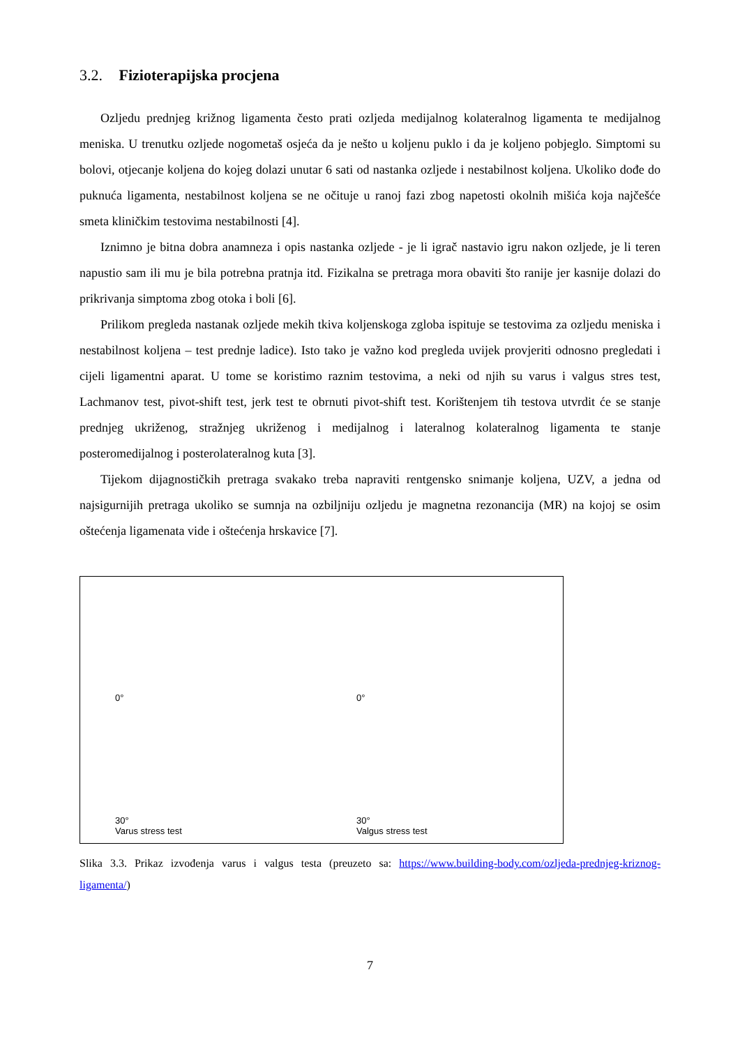3.2. Fizioterapijska procjena
Ozljedu prednjeg križnog ligamenta često prati ozljeda medijalnog kolateralnog ligamenta te medijalnog meniska. U trenutku ozljede nogometaš osjeća da je nešto u koljenu puklo i da je koljeno pobjeglo. Simptomi su bolovi, otjecanje koljena do kojeg dolazi unutar 6 sati od nastanka ozljede i nestabilnost koljena. Ukoliko dođe do puknuća ligamenta, nestabilnost koljena se ne očituje u ranoj fazi zbog napetosti okolnih mišića koja najčešće smeta kliničkim testovima nestabilnosti [4].
Iznimno je bitna dobra anamneza i opis nastanka ozljede - je li igrač nastavio igru nakon ozljede, je li teren napustio sam ili mu je bila potrebna pratnja itd. Fizikalna se pretraga mora obaviti što ranije jer kasnije dolazi do prikrivanja simptoma zbog otoka i boli [6].
Prilikom pregleda nastanak ozljede mekih tkiva koljenskoga zgloba ispituje se testovima za ozljedu meniska i nestabilnost koljena – test prednje ladice). Isto tako je važno kod pregleda uvijek provjeriti odnosno pregledati i cijeli ligamentni aparat. U tome se koristimo raznim testovima, a neki od njih su varus i valgus stres test, Lachmanov test, pivot-shift test, jerk test te obrnuti pivot-shift test. Korištenjem tih testova utvrdit će se stanje prednjeg ukriženog, stražnjeg ukriženog i medijalnog i lateralnog kolateralnog ligamenta te stanje posteromedijalnog i posterolateralnog kuta [3].
Tijekom dijagnostičkih pretraga svakako treba napraviti rentgensko snimanje koljena, UZV, a jedna od najsigurnijih pretraga ukoliko se sumnja na ozbiljniju ozljedu je magnetna rezonancija (MR) na kojoj se osim oštećenja ligamenata vide i oštećenja hrskavice [7].
0°
0°
30°
Varus stress test
30°
Valgus stress test
Slika 3.3. Prikaz izvođenja varus i valgus testa (preuzeto sa: https://www.building-body.com/ozljeda-prednjeg-kriznog-ligamenta/)
7